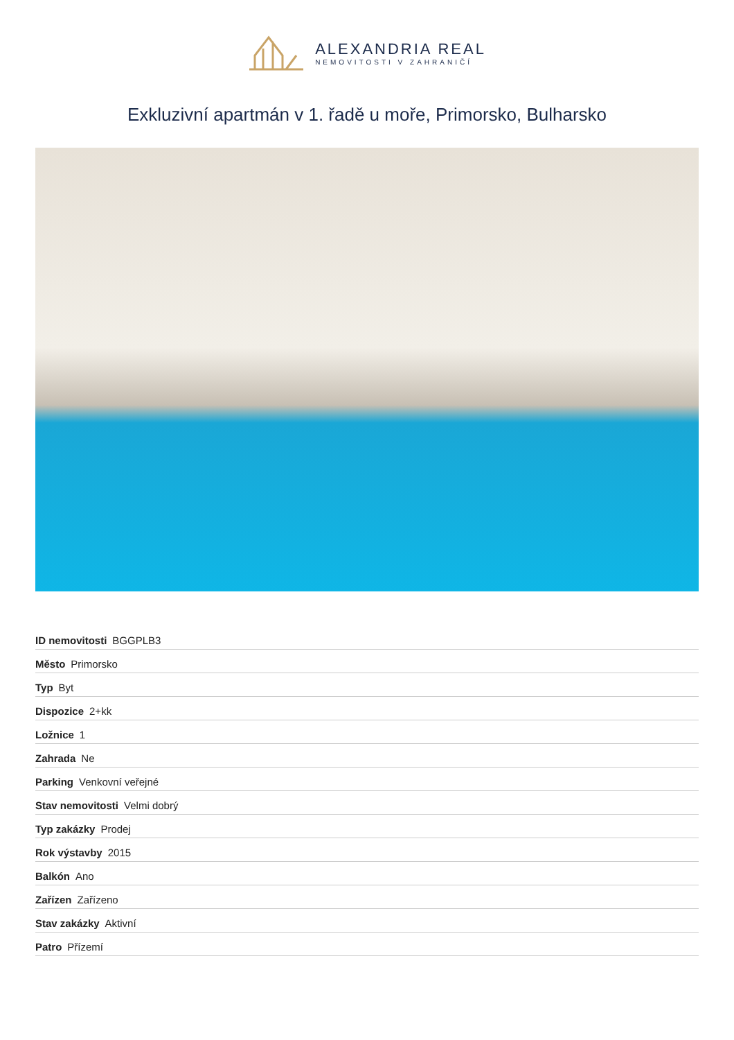ALEXANDRIA REAL
NEMOVITOSTI V ZAHRANIČÍ
Exkluzivní apartmán v 1. řadě u moře, Primorsko, Bulharsko
| ID nemovitosti BGGPLB3 |
| Město Primorsko |
| Typ Byt |
| Dispozice 2+kk |
| Ložnice 1 |
| Zahrada Ne |
| Parking Venkovní veřejné |
| Stav nemovitosti Velmi dobrý |
| Typ zakázky Prodej |
| Rok výstavby 2015 |
| Balkón Ano |
| Zařízen Zařízeno |
| Stav zakázky Aktivní |
| Patro Přízemí |